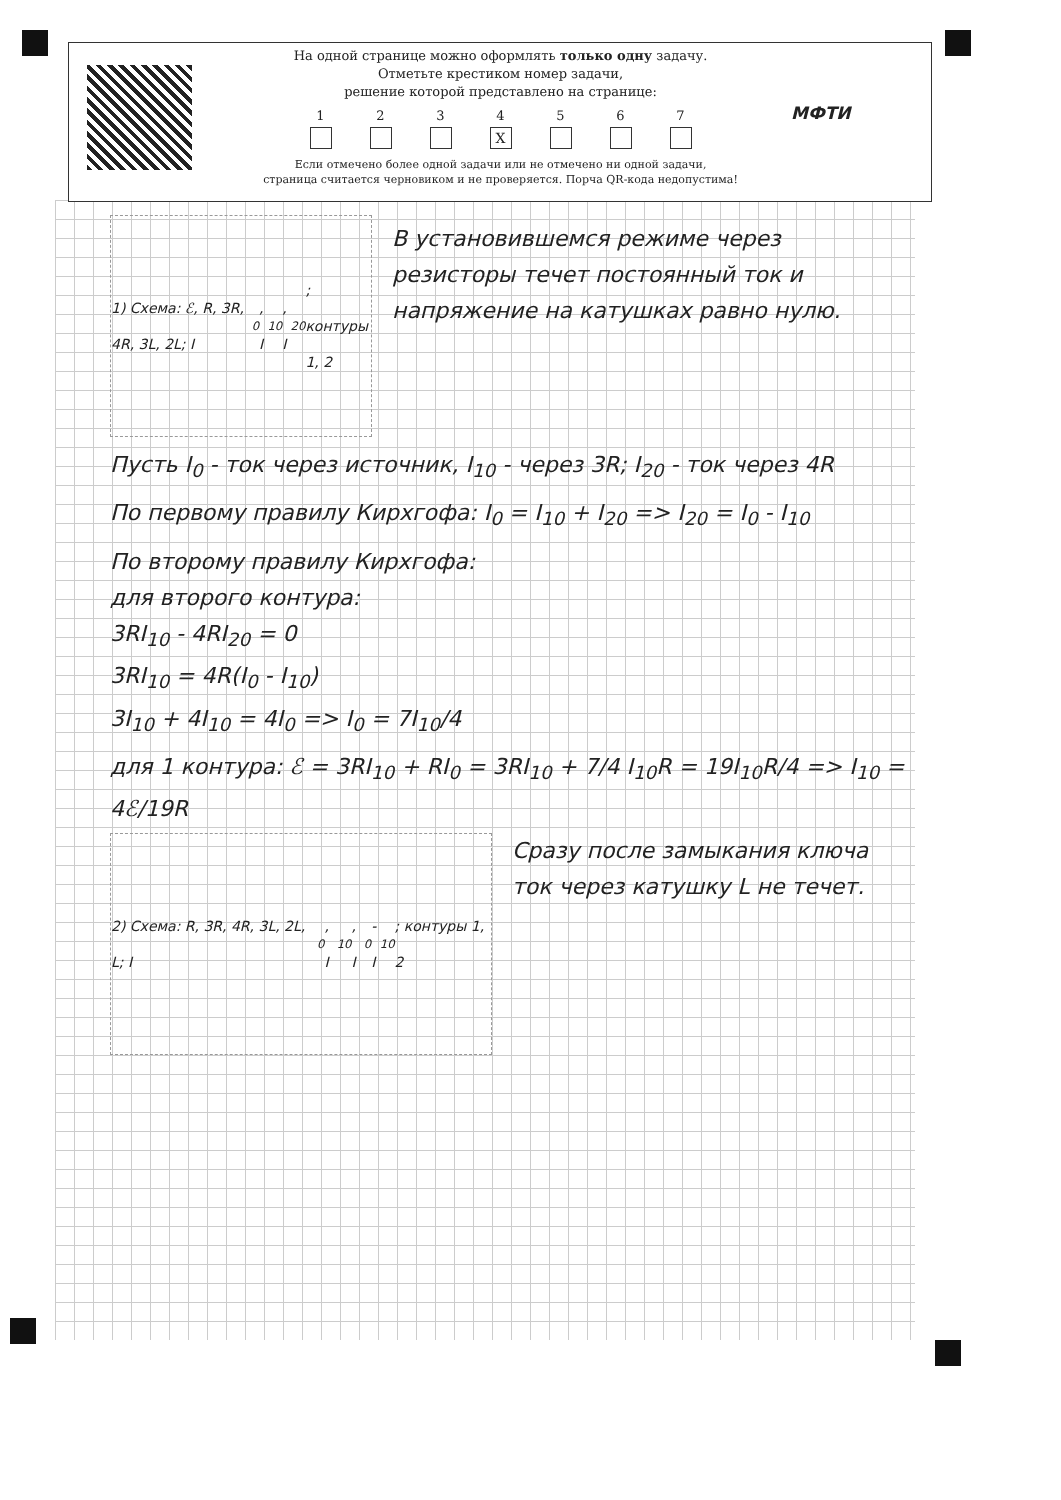На одной странице можно оформлять только одну задачу.
Отметьте крестиком номер задачи,
решение которой представлено на странице:
1 2 3 4
X
5 6 7
Если отмечено более одной задачи или не отмечено ни одной задачи,
страница считается черновиком и не проверяется. Порча QR-кода недопустима!
МФТИ
1) Схема: ℰ, R, 3R, 4R, 3L, 2L; I<sub>0</sub>, I<sub>10</sub>, I<sub>20</sub>; контуры 1, 2
В установившемся режиме через резисторы течет постоянный ток и напряжение на катушках равно нулю.
Пусть I<sub>0</sub> - ток через источник, I<sub>10</sub> - через 3R; I<sub>20</sub> - ток через 4R
По первому правилу Кирхгофа: I<sub>0</sub> = I<sub>10</sub> + I<sub>20</sub> => I<sub>20</sub> = I<sub>0</sub> - I<sub>10</sub>
По второму правилу Кирхгофа:
для второго контура:
3RI<sub>10</sub> - 4RI<sub>20</sub> = 0
3RI<sub>10</sub> = 4R(I<sub>0</sub> - I<sub>10</sub>)
3I<sub>10</sub> + 4I<sub>10</sub> = 4I<sub>0</sub> => I<sub>0</sub> = 7I<sub>10</sub>/4
для 1 контура: ℰ = 3RI<sub>10</sub> + RI<sub>0</sub> = 3RI<sub>10</sub> + 7/4 I<sub>10</sub>R = 19I<sub>10</sub>R/4 => I<sub>10</sub> = 4ℰ/19R
2) Схема: R, 3R, 4R, 3L, 2L, L; I<sub>0</sub>, I<sub>10</sub>, I<sub>0</sub>-I<sub>10</sub>; контуры 1, 2
Сразу после замыкания ключа ток через катушку L не течет.